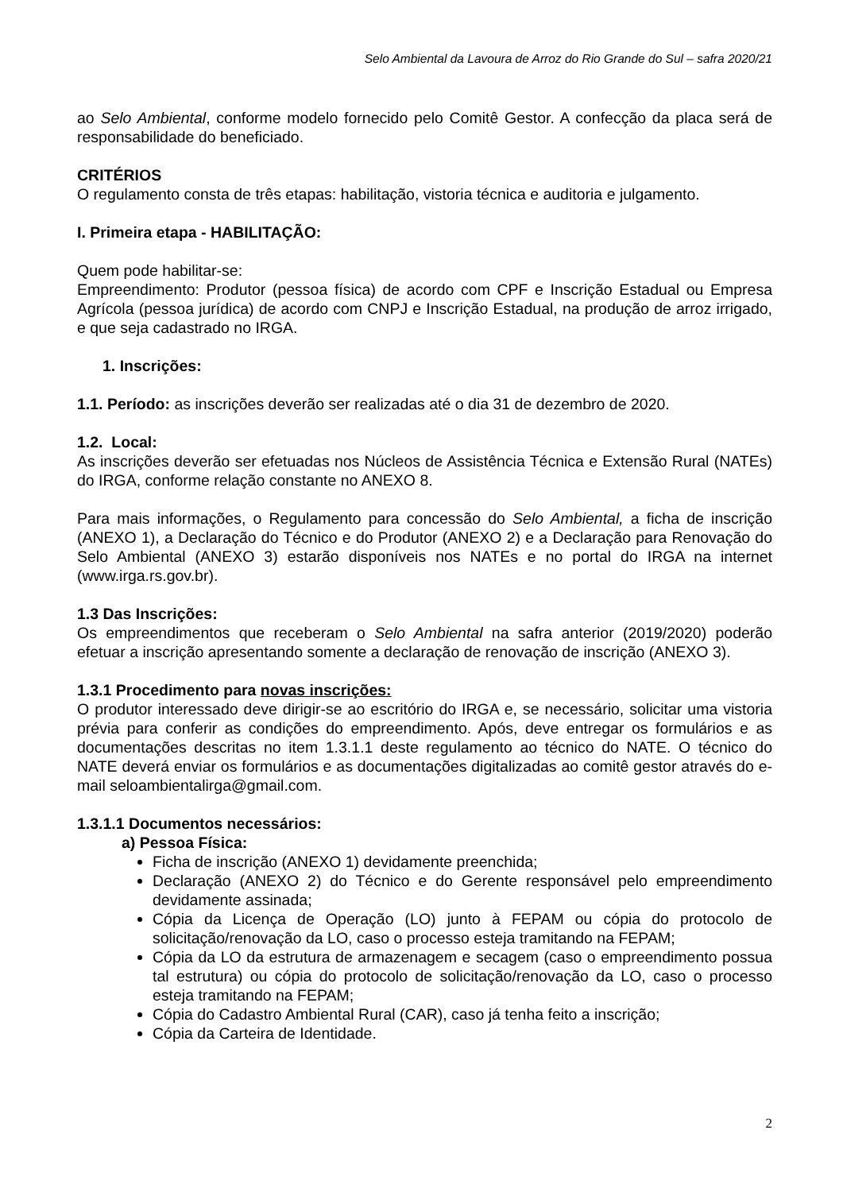Selo Ambiental da Lavoura de Arroz do Rio Grande do Sul – safra 2020/21
ao Selo Ambiental, conforme modelo fornecido pelo Comitê Gestor. A confecção da placa será de responsabilidade do beneficiado.
CRITÉRIOS
O regulamento consta de três etapas: habilitação, vistoria técnica e auditoria e julgamento.
I. Primeira etapa - HABILITAÇÃO:
Quem pode habilitar-se:
Empreendimento: Produtor (pessoa física) de acordo com CPF e Inscrição Estadual ou Empresa Agrícola (pessoa jurídica) de acordo com CNPJ e Inscrição Estadual, na produção de arroz irrigado, e que seja cadastrado no IRGA.
1. Inscrições:
1.1. Período: as inscrições deverão ser realizadas até o dia 31 de dezembro de 2020.
1.2. Local:
As inscrições deverão ser efetuadas nos Núcleos de Assistência Técnica e Extensão Rural (NATEs) do IRGA, conforme relação constante no ANEXO 8.
Para mais informações, o Regulamento para concessão do Selo Ambiental, a ficha de inscrição (ANEXO 1), a Declaração do Técnico e do Produtor (ANEXO 2) e a Declaração para Renovação do Selo Ambiental (ANEXO 3) estarão disponíveis nos NATEs e no portal do IRGA na internet (www.irga.rs.gov.br).
1.3 Das Inscrições:
Os empreendimentos que receberam o Selo Ambiental na safra anterior (2019/2020) poderão efetuar a inscrição apresentando somente a declaração de renovação de inscrição (ANEXO 3).
1.3.1 Procedimento para novas inscrições:
O produtor interessado deve dirigir-se ao escritório do IRGA e, se necessário, solicitar uma vistoria prévia para conferir as condições do empreendimento. Após, deve entregar os formulários e as documentações descritas no item 1.3.1.1 deste regulamento ao técnico do NATE. O técnico do NATE deverá enviar os formulários e as documentações digitalizadas ao comitê gestor através do e-mail seloambientalirga@gmail.com.
1.3.1.1 Documentos necessários:
a) Pessoa Física:
Ficha de inscrição (ANEXO 1) devidamente preenchida;
Declaração (ANEXO 2) do Técnico e do Gerente responsável pelo empreendimento devidamente assinada;
Cópia da Licença de Operação (LO) junto à FEPAM ou cópia do protocolo de solicitação/renovação da LO, caso o processo esteja tramitando na FEPAM;
Cópia da LO da estrutura de armazenagem e secagem (caso o empreendimento possua tal estrutura) ou cópia do protocolo de solicitação/renovação da LO, caso o processo esteja tramitando na FEPAM;
Cópia do Cadastro Ambiental Rural (CAR), caso já tenha feito a inscrição;
Cópia da Carteira de Identidade.
2